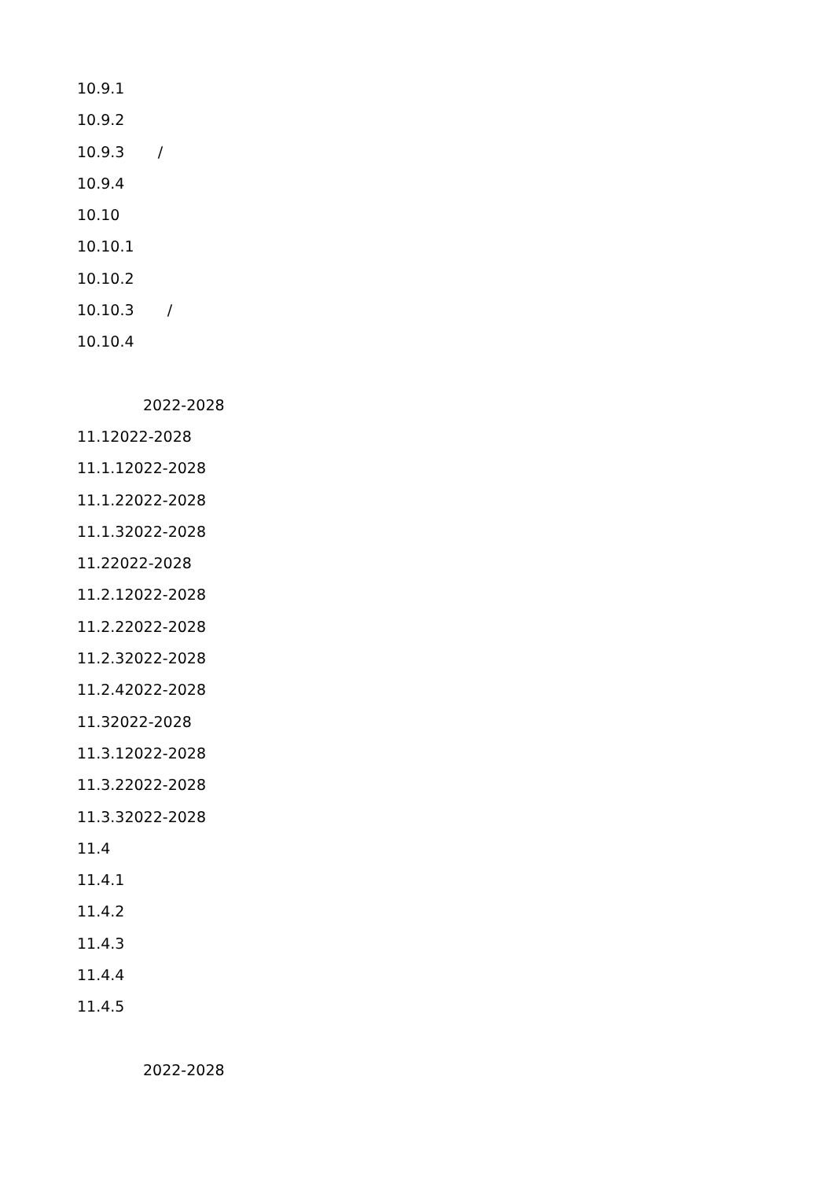10.9.1
10.9.2
10.9.3 /
10.9.4
10.10
10.10.1
10.10.2
10.10.3 /
10.10.4
2022-2028
11.12022-2028
11.1.12022-2028
11.1.22022-2028
11.1.32022-2028
11.22022-2028
11.2.12022-2028
11.2.22022-2028
11.2.32022-2028
11.2.42022-2028
11.32022-2028
11.3.12022-2028
11.3.22022-2028
11.3.32022-2028
11.4
11.4.1
11.4.2
11.4.3
11.4.4
11.4.5
2022-2028